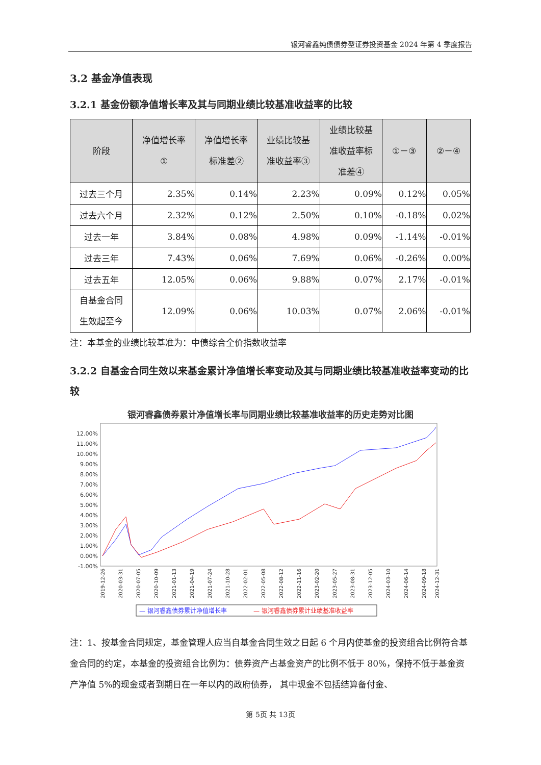银河睿鑫纯债债券型证券投资基金 2024 年第 4 季度报告
3.2 基金净值表现
3.2.1 基金份额净值增长率及其与同期业绩比较基准收益率的比较
| 阶段 | 净值增长率 ① | 净值增长率 标准差② | 业绩比较基 准收益率③ | 业绩比较基 准收益率标 准差④ | ①－③ | ②－④ |
| --- | --- | --- | --- | --- | --- | --- |
| 过去三个月 | 2.35% | 0.14% | 2.23% | 0.09% | 0.12% | 0.05% |
| 过去六个月 | 2.32% | 0.12% | 2.50% | 0.10% | -0.18% | 0.02% |
| 过去一年 | 3.84% | 0.08% | 4.98% | 0.09% | -1.14% | -0.01% |
| 过去三年 | 7.43% | 0.06% | 7.69% | 0.06% | -0.26% | 0.00% |
| 过去五年 | 12.05% | 0.06% | 9.88% | 0.07% | 2.17% | -0.01% |
| 自基金合同 生效起至今 | 12.09% | 0.06% | 10.03% | 0.07% | 2.06% | -0.01% |
注：本基金的业绩比较基准为：中债综合全价指数收益率
3.2.2 自基金合同生效以来基金累计净值增长率变动及其与同期业绩比较基准收益率变动的比较
银河睿鑫债券累计净值增长率与同期业绩比较基准收益率的历史走势对比图
12.00%
11.00%
10.00%
9.00%
8.00%
7.00%
6.00%
5.00%
4.00%
3.00%
2.00%
1.00%
0.00%
-1.00%
2019-12-26
2020-03-31
2020-07-05
2020-10-09
2021-01-13
2021-04-19
2021-07-24
2021-10-28
2022-02-01
2022-05-08
2022-08-12
2022-11-16
2023-02-20
2023-05-27
2023-08-31
2023-12-05
2024-03-10
2024-06-14
2024-09-18
2024-12-31
— 银河睿鑫债券累计净值增长率
— 银河睿鑫债券累计业绩基准收益率
注：1、按基金合同规定，基金管理人应当自基金合同生效之日起 6 个月内使基金的投资组合比例符合基金合同的约定，本基金的投资组合比例为：债券资产占基金资产的比例不低于 80%，保持不低于基金资产净值 5%的现金或者到期日在一年以内的政府债券， 其中现金不包括结算备付金、
第 5页 共 13页